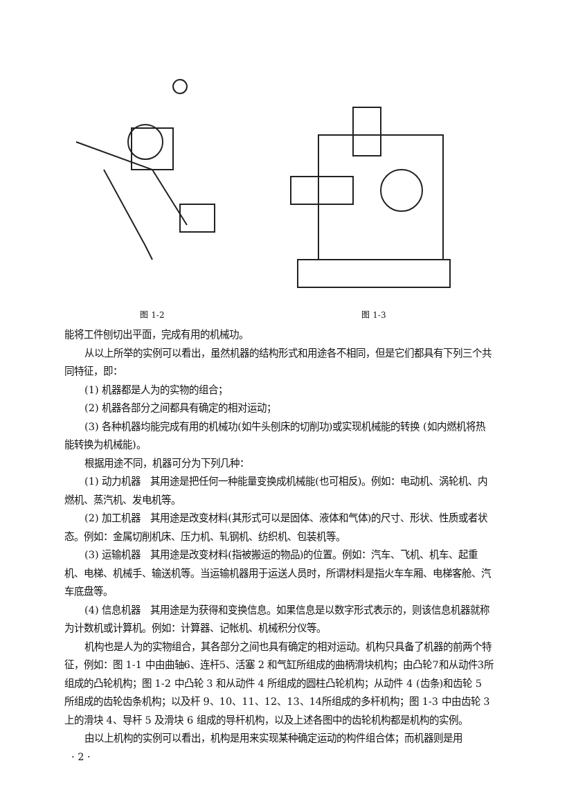图 1-2 图 1-3
能将工件刨切出平面，完成有用的机械功。
从以上所举的实例可以看出，虽然机器的结构形式和用途各不相同，但是它们都具有下列三个共同特征，即：
(1) 机器都是人为的实物的组合；
(2) 机器各部分之间都具有确定的相对运动；
(3) 各种机器均能完成有用的机械功(如牛头刨床的切削功)或实现机械能的转换 (如内燃机将热能转换为机械能)。
根据用途不同，机器可分为下列几种：
(1) 动力机器　其用途是把任何一种能量变换成机械能(也可相反)。例如：电动机、涡轮机、内燃机、蒸汽机、发电机等。
(2) 加工机器　其用途是改变材料(其形式可以是固体、液体和气体)的尺寸、形状、性质或者状态。例如：金属切削机床、压力机、轧钢机、纺织机、包装机等。
(3) 运输机器　其用途是改变材料(指被搬运的物品)的位置。例如：汽车、飞机、机车、起重机、电梯、机械手、输送机等。当运输机器用于运送人员时，所谓材料是指火车车厢、电梯客舱、汽车底盘等。
(4) 信息机器　其用途是为获得和变换信息。如果信息是以数字形式表示的，则该信息机器就称为计数机或计算机。例如：计算器、记帐机、机械积分仪等。
机构也是人为的实物组合，其各部分之间也具有确定的相对运动。机构只具备了机器的前两个特征，例如：图 1-1 中由曲轴6、连杆5、活塞 2 和气缸所组成的曲柄滑块机构；由凸轮7和从动件3所组成的凸轮机构；图 1-2 中凸轮 3 和从动件 4 所组成的圆柱凸轮机构；从动件 4 (齿条)和齿轮 5 所组成的齿轮齿条机构；以及杆 9、10、11、12、13、14所组成的多杆机构；图 1-3 中由齿轮 3 上的滑块 4、导杆 5 及滑块 6 组成的导杆机构，以及上述各图中的齿轮机构都是机构的实例。
由以上机构的实例可以看出，机构是用来实现某种确定运动的构件组合体；而机器则是用
· 2 ·